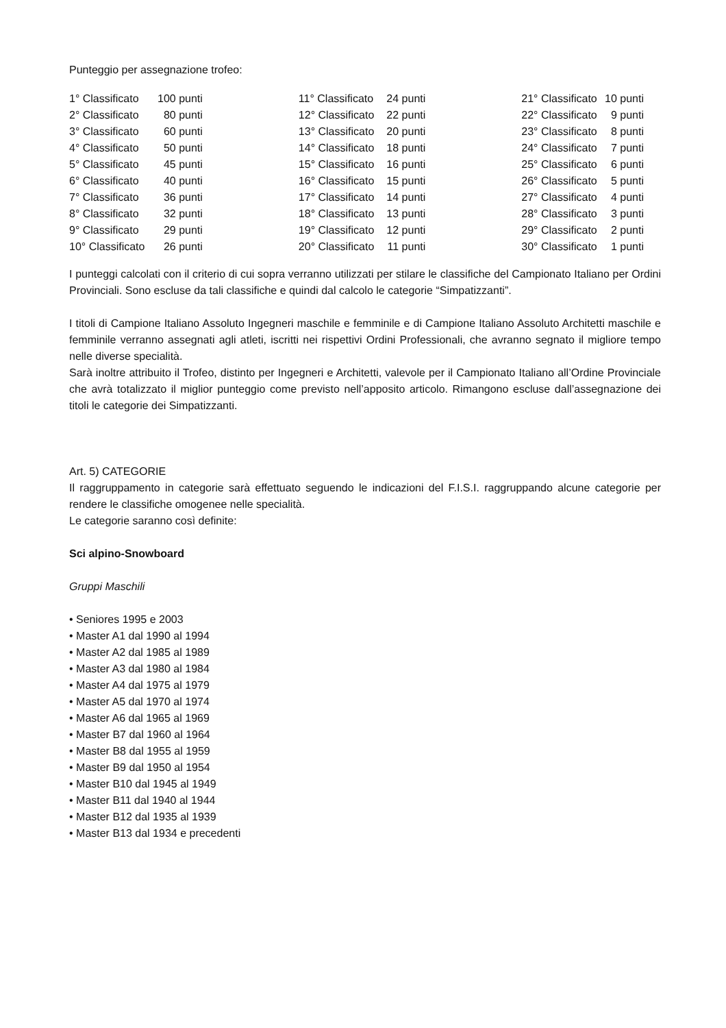Punteggio per assegnazione trofeo:
| 1° Classificato | 100 punti | 11° Classificato | 24 punti | 21° Classificato | 10 punti |
| 2° Classificato | 80 punti | 12° Classificato | 22 punti | 22° Classificato | 9 punti |
| 3° Classificato | 60 punti | 13° Classificato | 20 punti | 23° Classificato | 8 punti |
| 4° Classificato | 50 punti | 14° Classificato | 18 punti | 24° Classificato | 7 punti |
| 5° Classificato | 45 punti | 15° Classificato | 16 punti | 25° Classificato | 6 punti |
| 6° Classificato | 40 punti | 16° Classificato | 15 punti | 26° Classificato | 5 punti |
| 7° Classificato | 36 punti | 17° Classificato | 14 punti | 27° Classificato | 4 punti |
| 8° Classificato | 32 punti | 18° Classificato | 13 punti | 28° Classificato | 3 punti |
| 9° Classificato | 29 punti | 19° Classificato | 12 punti | 29° Classificato | 2 punti |
| 10° Classificato | 26 punti | 20° Classificato | 11 punti | 30° Classificato | 1 punti |
I punteggi calcolati con il criterio di cui sopra verranno utilizzati per stilare le classifiche del Campionato Italiano per Ordini Provinciali. Sono escluse da tali classifiche e quindi dal calcolo le categorie “Simpatizzanti”.
I titoli di Campione Italiano Assoluto Ingegneri maschile e femminile e di Campione Italiano Assoluto Architetti maschile e femminile verranno assegnati agli atleti, iscritti nei rispettivi Ordini Professionali, che avranno segnato il migliore tempo nelle diverse specialità.
Sarà inoltre attribuito il Trofeo, distinto per Ingegneri e Architetti, valevole per il Campionato Italiano all’Ordine Provinciale che avrà totalizzato il miglior punteggio come previsto nell’apposito articolo. Rimangono escluse dall’assegnazione dei titoli le categorie dei Simpatizzanti.
Art. 5) CATEGORIE
Il raggruppamento in categorie sarà effettuato seguendo le indicazioni del F.I.S.I. raggruppando alcune categorie per rendere le classifiche omogenee nelle specialità.
Le categorie saranno così definite:
Sci alpino-Snowboard
Gruppi Maschili
• Seniores 1995 e 2003
• Master A1 dal 1990 al 1994
• Master A2 dal 1985 al 1989
• Master A3 dal 1980 al 1984
• Master A4 dal 1975 al 1979
• Master A5 dal 1970 al 1974
• Master A6 dal 1965 al 1969
• Master B7 dal 1960 al 1964
• Master B8 dal 1955 al 1959
• Master B9 dal 1950 al 1954
• Master B10 dal 1945 al 1949
• Master B11 dal 1940 al 1944
• Master B12 dal 1935 al 1939
• Master B13 dal 1934 e precedenti